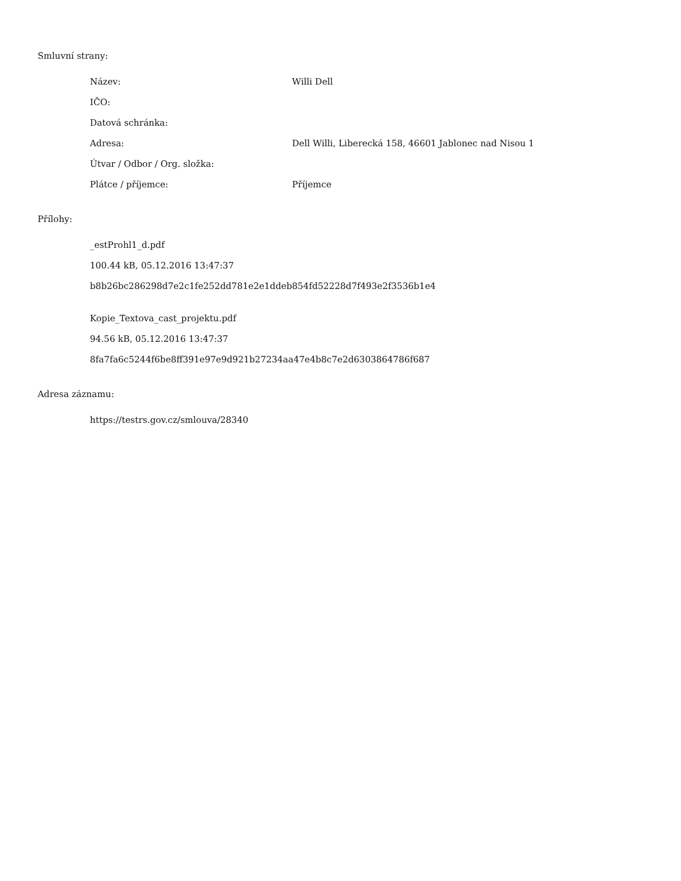Smluvní strany:
| Název: | Willi Dell |
| IČO: | |
| Datová schránka: | |
| Adresa: | Dell Willi, Liberecká 158, 46601 Jablonec nad Nisou 1 |
| Útvar / Odbor / Org. složka: | |
| Plátce / příjemce: | Příjemce |
Přílohy:
_estProhl1_d.pdf
100.44 kB, 05.12.2016 13:47:37
b8b26bc286298d7e2c1fe252dd781e2e1ddeb854fd52228d7f493e2f3536b1e4
Kopie_Textova_cast_projektu.pdf
94.56 kB, 05.12.2016 13:47:37
8fa7fa6c5244f6be8ff391e97e9d921b27234aa47e4b8c7e2d6303864786f687
Adresa záznamu:
https://testrs.gov.cz/smlouva/28340